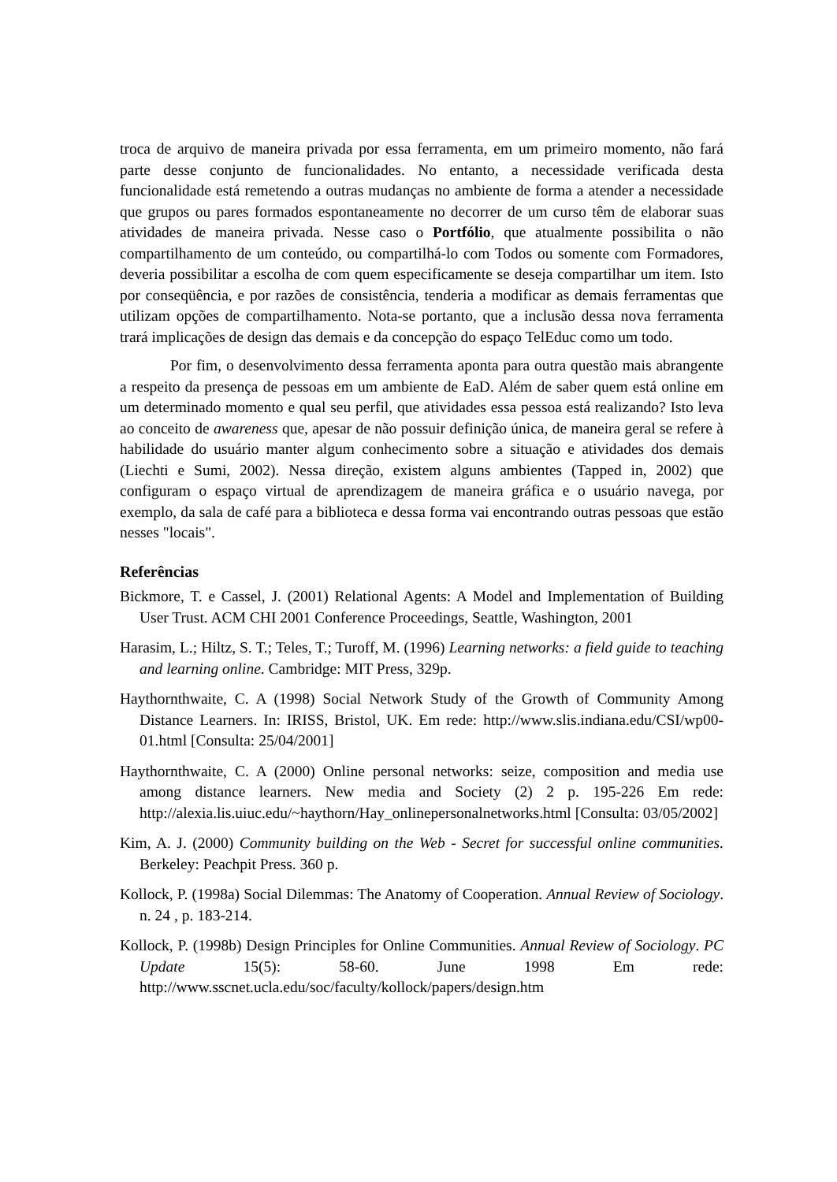troca de arquivo de maneira privada por essa ferramenta, em um primeiro momento, não fará parte desse conjunto de funcionalidades. No entanto, a necessidade verificada desta funcionalidade está remetendo a outras mudanças no ambiente de forma a atender a necessidade que grupos ou pares formados espontaneamente no decorrer de um curso têm de elaborar suas atividades de maneira privada. Nesse caso o Portfólio, que atualmente possibilita o não compartilhamento de um conteúdo, ou compartilhá-lo com Todos ou somente com Formadores, deveria possibilitar a escolha de com quem especificamente se deseja compartilhar um item. Isto por conseqüência, e por razões de consistência, tenderia a modificar as demais ferramentas que utilizam opções de compartilhamento. Nota-se portanto, que a inclusão dessa nova ferramenta trará implicações de design das demais e da concepção do espaço TelEduc como um todo.
Por fim, o desenvolvimento dessa ferramenta aponta para outra questão mais abrangente a respeito da presença de pessoas em um ambiente de EaD. Além de saber quem está online em um determinado momento e qual seu perfil, que atividades essa pessoa está realizando? Isto leva ao conceito de awareness que, apesar de não possuir definição única, de maneira geral se refere à habilidade do usuário manter algum conhecimento sobre a situação e atividades dos demais (Liechti e Sumi, 2002). Nessa direção, existem alguns ambientes (Tapped in, 2002) que configuram o espaço virtual de aprendizagem de maneira gráfica e o usuário navega, por exemplo, da sala de café para a biblioteca e dessa forma vai encontrando outras pessoas que estão nesses "locais".
Referências
Bickmore, T. e Cassel, J. (2001) Relational Agents: A Model and Implementation of Building User Trust. ACM CHI 2001 Conference Proceedings, Seattle, Washington, 2001
Harasim, L.; Hiltz, S. T.; Teles, T.; Turoff, M. (1996) Learning networks: a field guide to teaching and learning online. Cambridge: MIT Press, 329p.
Haythornthwaite, C. A (1998) Social Network Study of the Growth of Community Among Distance Learners. In: IRISS, Bristol, UK. Em rede: http://www.slis.indiana.edu/CSI/wp00-01.html [Consulta: 25/04/2001]
Haythornthwaite, C. A (2000) Online personal networks: seize, composition and media use among distance learners. New media and Society (2) 2 p. 195-226 Em rede: http://alexia.lis.uiuc.edu/~haythorn/Hay_onlinepersonalnetworks.html [Consulta: 03/05/2002]
Kim, A. J. (2000) Community building on the Web - Secret for successful online communities. Berkeley: Peachpit Press. 360 p.
Kollock, P. (1998a) Social Dilemmas: The Anatomy of Cooperation. Annual Review of Sociology. n. 24 , p. 183-214.
Kollock, P. (1998b) Design Principles for Online Communities. Annual Review of Sociology. PC Update 15(5): 58-60. June 1998 Em rede: http://www.sscnet.ucla.edu/soc/faculty/kollock/papers/design.htm